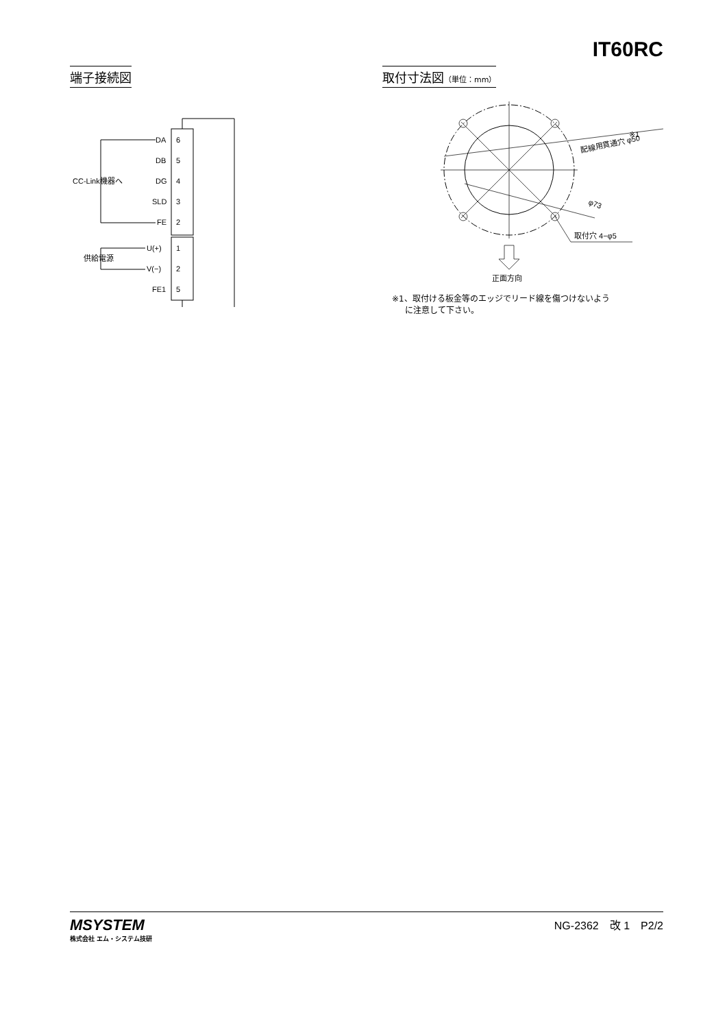IT60RC
端子接続図
DA
6
DB
5
CC-Link機器へ
DG
4
SLD
3
FE
2
U(+)
1
供給電源
V(−)
2
FE1
5
取付寸法図（単位：mm）
※1
配線用貫通穴 φ50
φ73
取付穴 4−φ5
正面方向
※1、取付ける板金等のエッジでリード線を傷つけないよう
に注意して下さい。
MSYSTEM
株式会社 エム・システム技研
NG-2362　改 1　P2/2